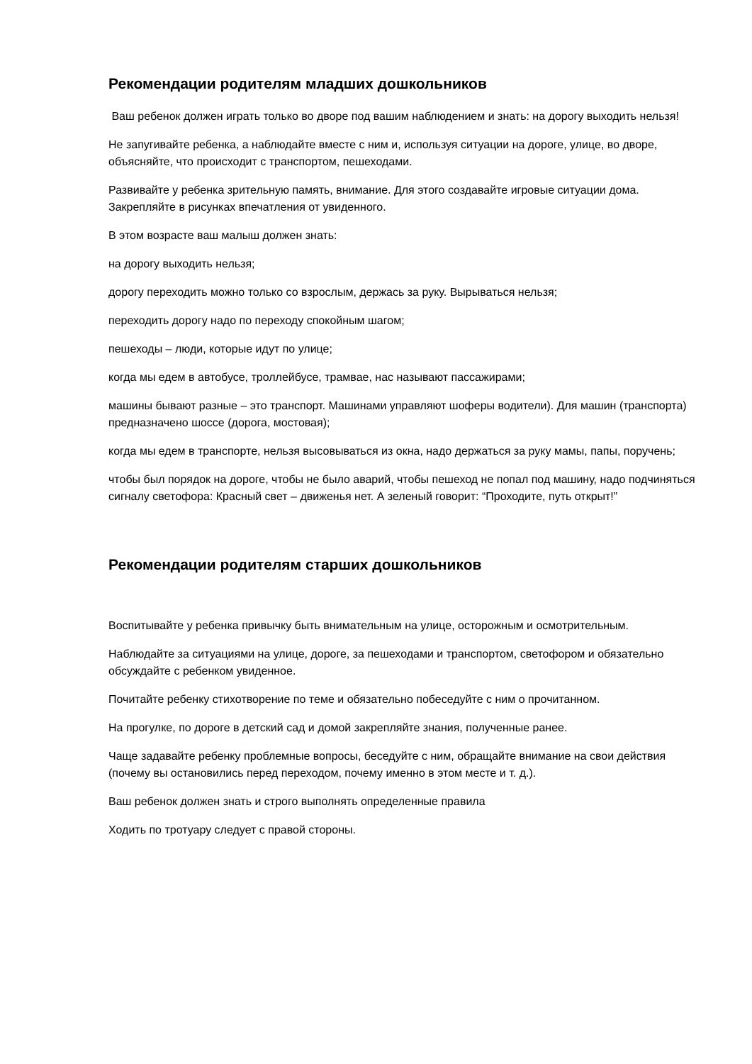Рекомендации родителям младших дошкольников
Ваш ребенок должен играть только во дворе под вашим наблюдением и знать: на дорогу выходить нельзя!
Не запугивайте ребенка, а наблюдайте вместе с ним и, используя ситуации на дороге, улице, во дворе, объясняйте, что происходит с транспортом, пешеходами.
Развивайте у ребенка зрительную память, внимание. Для этого создавайте игровые ситуации дома. Закрепляйте в рисунках впечатления от увиденного.
В этом возрасте ваш малыш должен знать:
на дорогу выходить нельзя;
дорогу переходить можно только со взрослым, держась за руку. Вырываться нельзя;
переходить дорогу надо по переходу спокойным шагом;
пешеходы – люди, которые идут по улице;
когда мы едем в автобусе, троллейбусе, трамвае, нас называют пассажирами;
машины бывают разные – это транспорт. Машинами управляют шоферы водители). Для машин (транспорта) предназначено шоссе (дорога, мостовая);
когда мы едем в транспорте, нельзя высовываться из окна, надо держаться за руку мамы, папы, поручень;
чтобы был порядок на дороге, чтобы не было аварий, чтобы пешеход не попал под машину, надо подчиняться сигналу светофора: Красный свет – движенья нет. А зеленый говорит: “Проходите, путь открыт!”
Рекомендации родителям старших дошкольников
Воспитывайте у ребенка привычку быть внимательным на улице, осторожным и осмотрительным.
Наблюдайте за ситуациями на улице, дороге, за пешеходами и транспортом, светофором и обязательно обсуждайте с ребенком увиденное.
Почитайте ребенку стихотворение по теме и обязательно побеседуйте с ним о прочитанном.
На прогулке, по дороге в детский сад и домой закрепляйте знания, полученные ранее.
Чаще задавайте ребенку проблемные вопросы, беседуйте с ним, обращайте внимание на свои действия (почему вы остановились перед переходом, почему именно в этом месте и т. д.).
Ваш ребенок должен знать и строго выполнять определенные правила
Ходить по тротуару следует с правой стороны.